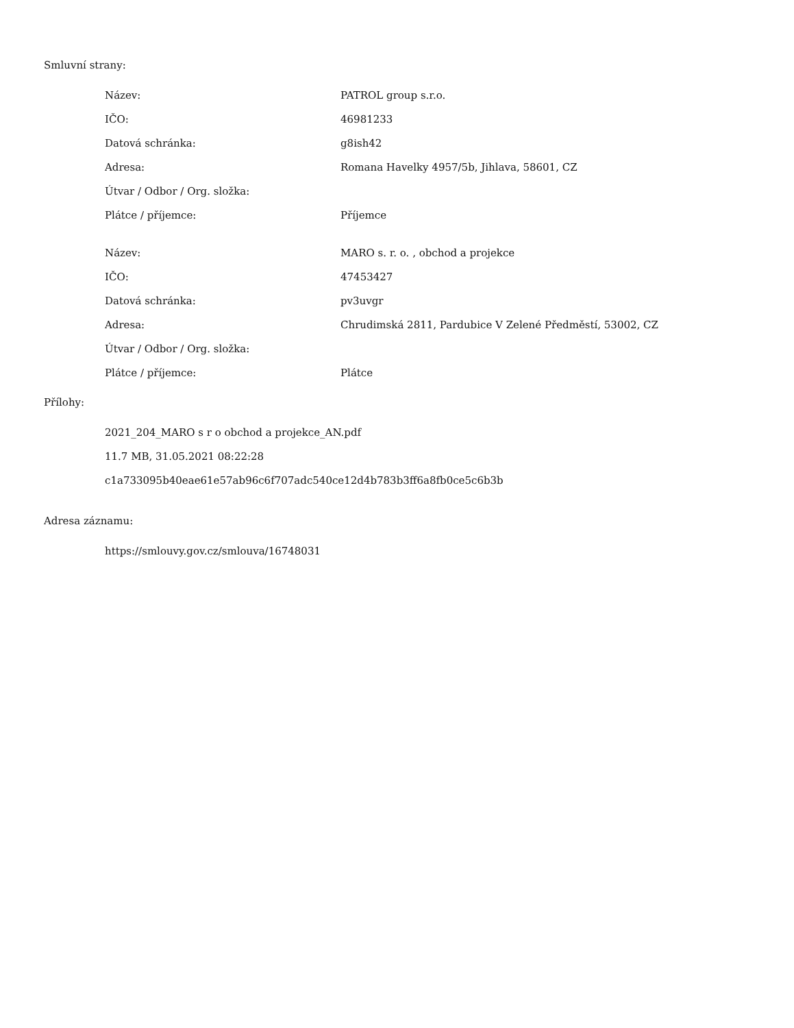Smluvní strany:
| Název: | PATROL group s.r.o. |
| IČO: | 46981233 |
| Datová schránka: | g8ish42 |
| Adresa: | Romana Havelky 4957/5b, Jihlava, 58601, CZ |
| Útvar / Odbor / Org. složka: | |
| Plátce / příjemce: | Příjemce |
| Název: | MARO s. r. o. , obchod a projekce |
| IČO: | 47453427 |
| Datová schránka: | pv3uvgr |
| Adresa: | Chrudimská 2811, Pardubice V Zelené Předměstí, 53002, CZ |
| Útvar / Odbor / Org. složka: | |
| Plátce / příjemce: | Plátce |
Přílohy:
2021_204_MARO s r o obchod a projekce_AN.pdf
11.7 MB, 31.05.2021 08:22:28
c1a733095b40eae61e57ab96c6f707adc540ce12d4b783b3ff6a8fb0ce5c6b3b
Adresa záznamu:
https://smlouvy.gov.cz/smlouva/16748031